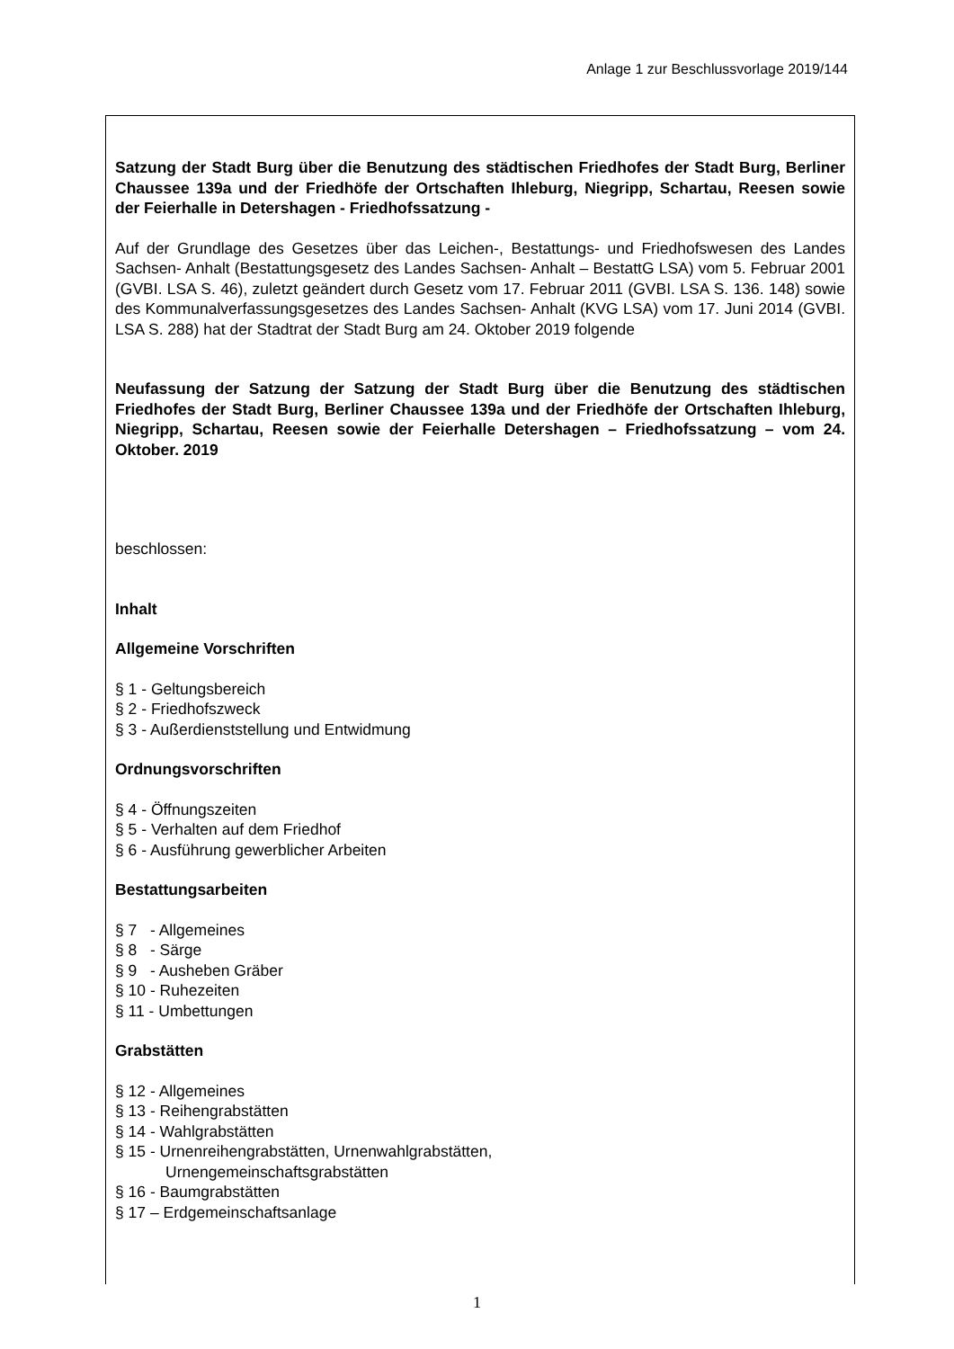Anlage 1 zur Beschlussvorlage 2019/144
Satzung der Stadt Burg über die Benutzung des städtischen Friedhofes der Stadt Burg, Berliner Chaussee 139a und der Friedhöfe der Ortschaften Ihleburg, Niegripp, Schartau, Reesen sowie der Feierhalle in Detershagen - Friedhofssatzung -
Auf der Grundlage des Gesetzes über das Leichen-, Bestattungs- und Friedhofswesen des Landes Sachsen- Anhalt (Bestattungsgesetz des Landes Sachsen- Anhalt – BestattG LSA) vom 5. Februar 2001 (GVBI. LSA S. 46), zuletzt geändert durch Gesetz vom 17. Februar 2011 (GVBI. LSA S. 136. 148) sowie des Kommunalverfassungsgesetzes des Landes Sachsen- Anhalt (KVG LSA) vom 17. Juni 2014 (GVBI. LSA S. 288) hat der Stadtrat der Stadt Burg am 24. Oktober 2019 folgende
Neufassung der Satzung der Satzung der Stadt Burg über die Benutzung des städtischen Friedhofes der Stadt Burg, Berliner Chaussee 139a und der Friedhöfe der Ortschaften Ihleburg, Niegripp, Schartau, Reesen sowie der Feierhalle Detershagen – Friedhofssatzung – vom 24. Oktober. 2019
beschlossen:
Inhalt
Allgemeine Vorschriften
§ 1 - Geltungsbereich
§ 2 - Friedhofszweck
§ 3 - Außerdienststellung und Entwidmung
Ordnungsvorschriften
§ 4 - Öffnungszeiten
§ 5 - Verhalten auf dem Friedhof
§ 6 - Ausführung gewerblicher Arbeiten
Bestattungsarbeiten
§ 7 - Allgemeines
§ 8 - Särge
§ 9 - Ausheben Gräber
§ 10 - Ruhezeiten
§ 11 - Umbettungen
Grabstätten
§ 12 - Allgemeines
§ 13 - Reihengrabstätten
§ 14 - Wahlgrabstätten
§ 15 - Urnenreihengrabstätten, Urnenwahlgrabstätten,
Urnengemeinschaftsgrabstätten
§ 16 - Baumgrabstätten
§ 17 – Erdgemeinschaftsanlage
1